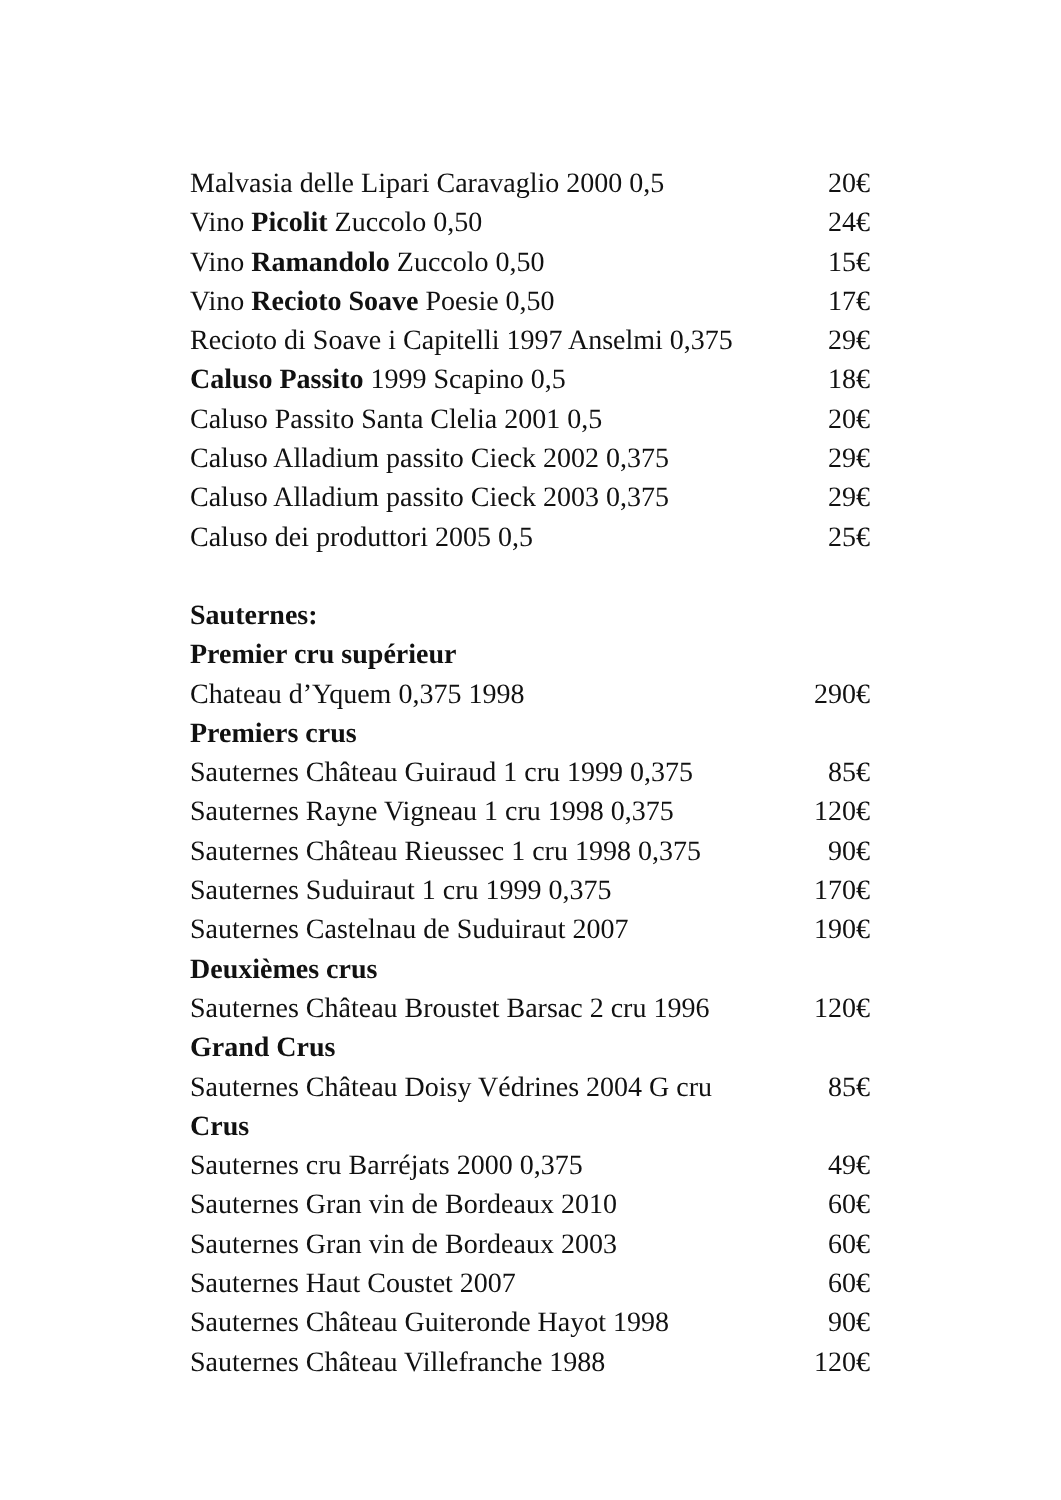Malvasia delle Lipari Caravaglio 2000 0,5 20€
Vino Picolit Zuccolo 0,50 24€
Vino Ramandolo Zuccolo 0,50 15€
Vino Recioto Soave Poesie 0,50 17€
Recioto di Soave i Capitelli 1997 Anselmi 0,375 29€
Caluso Passito 1999 Scapino 0,5 18€
Caluso Passito Santa Clelia 2001 0,5 20€
Caluso Alladium passito Cieck 2002 0,375 29€
Caluso Alladium passito Cieck 2003 0,375 29€
Caluso dei produttori 2005 0,5 25€
Sauternes:
Premier cru supérieur
Chateau d’Yquem 0,375 1998 290€
Premiers crus
Sauternes Château Guiraud 1 cru 1999 0,375 85€
Sauternes Rayne Vigneau 1 cru 1998 0,375 120€
Sauternes Château Rieussec 1 cru 1998 0,375 90€
Sauternes Suduiraut 1 cru 1999 0,375 170€
Sauternes Castelnau de Suduiraut 2007 190€
Deuxièmes crus
Sauternes Château Broustet Barsac 2 cru 1996 120€
Grand Crus
Sauternes Château Doisy Védrines 2004 G cru 85€
Crus
Sauternes cru Barréjats 2000 0,375 49€
Sauternes Gran vin de Bordeaux 2010 60€
Sauternes Gran vin de Bordeaux 2003 60€
Sauternes Haut Coustet 2007 60€
Sauternes Château Guiteronde Hayot 1998 90€
Sauternes Château Villefranche 1988 120€